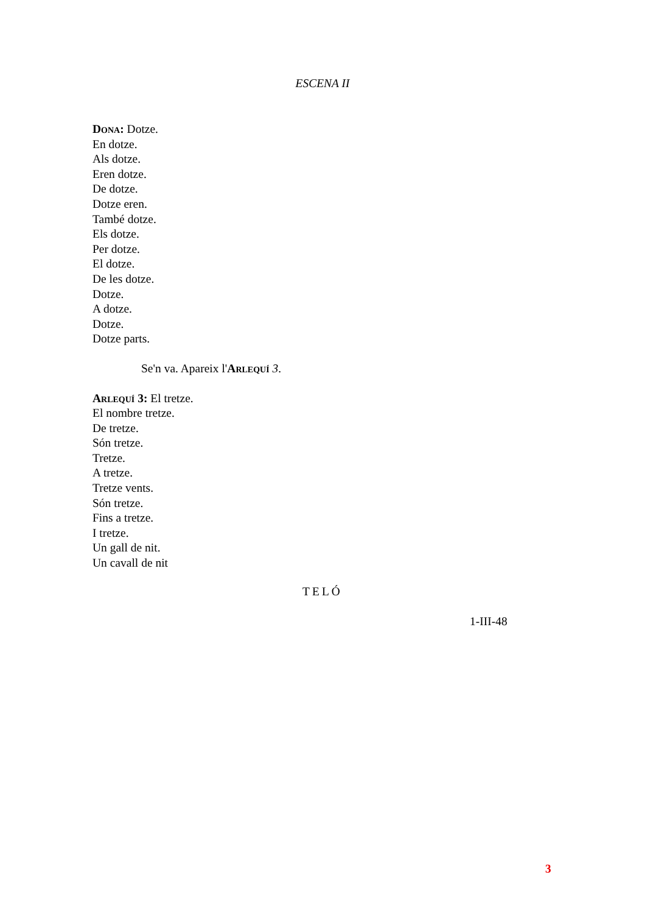ESCENA II
Dona: Dotze.
En dotze.
Als dotze.
Eren dotze.
De dotze.
Dotze eren.
També dotze.
Els dotze.
Per dotze.
El dotze.
De les dotze.
Dotze.
A dotze.
Dotze.
Dotze parts.
Se'n va. Apareix l'Arlequí 3.
Arlequí 3: El tretze.
El nombre tretze.
De tretze.
Són tretze.
Tretze.
A tretze.
Tretze vents.
Són tretze.
Fins a tretze.
I tretze.
Un gall de nit.
Un cavall de nit
TELÓ
1-III-48
3